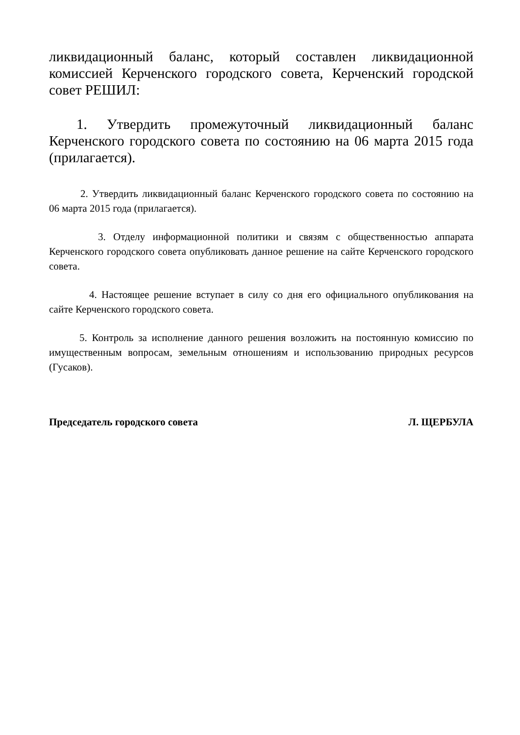ликвидационный баланс, который составлен ликвидационной комиссией Керченского городского совета, Керченский городской совет РЕШИЛ:
1. Утвердить промежуточный ликвидационный баланс Керченского городского совета по состоянию на 06 марта 2015 года (прилагается).
2. Утвердить ликвидационный баланс Керченского городского совета по состоянию на 06 марта 2015 года (прилагается).
3. Отделу информационной политики и связям с общественностью аппарата Керченского городского совета опубликовать данное решение на сайте Керченского городского совета.
4. Настоящее решение вступает в силу со дня его официального опубликования на сайте Керченского городского совета.
5. Контроль за исполнение данного решения возложить на постоянную комиссию по имущественным вопросам, земельным отношениям и использованию природных ресурсов (Гусаков).
Председатель городского совета Л. ЩЕРБУЛА